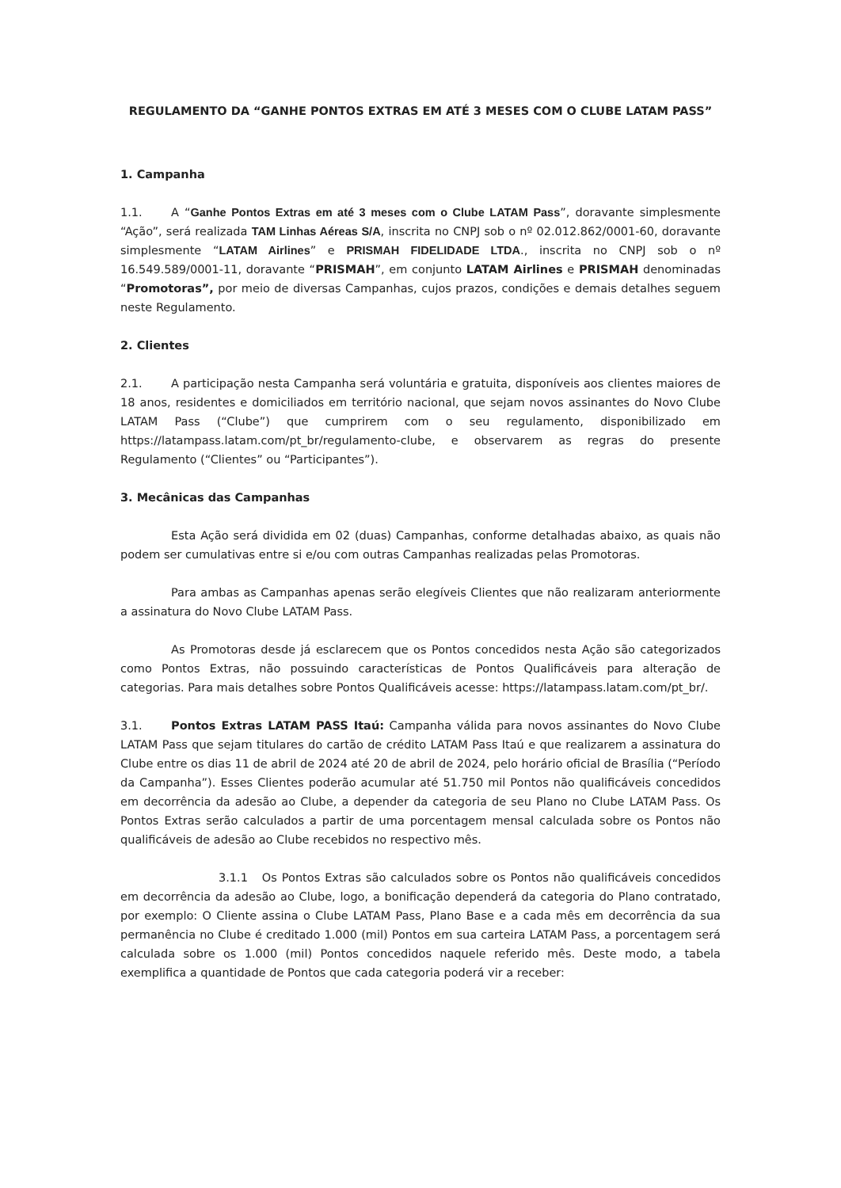REGULAMENTO DA “GANHE PONTOS EXTRAS EM ATÉ 3 MESES COM O CLUBE LATAM PASS”
1. Campanha
1.1. A “Ganhe Pontos Extras em até 3 meses com o Clube LATAM Pass”, doravante simplesmente “Ação”, será realizada TAM Linhas Aéreas S/A, inscrita no CNPJ sob o nº 02.012.862/0001-60, doravante simplesmente “LATAM Airlines” e PRISMAH FIDELIDADE LTDA., inscrita no CNPJ sob o nº 16.549.589/0001-11, doravante “PRISMAH”, em conjunto LATAM Airlines e PRISMAH denominadas “Promotoras”, por meio de diversas Campanhas, cujos prazos, condições e demais detalhes seguem neste Regulamento.
2. Clientes
2.1. A participação nesta Campanha será voluntária e gratuita, disponíveis aos clientes maiores de 18 anos, residentes e domiciliados em território nacional, que sejam novos assinantes do Novo Clube LATAM Pass (“Clube”) que cumprirem com o seu regulamento, disponibilizado em https://latampass.latam.com/pt_br/regulamento-clube, e observarem as regras do presente Regulamento (“Clientes” ou “Participantes”).
3. Mecânicas das Campanhas
Esta Ação será dividida em 02 (duas) Campanhas, conforme detalhadas abaixo, as quais não podem ser cumulativas entre si e/ou com outras Campanhas realizadas pelas Promotoras.
Para ambas as Campanhas apenas serão elegíveis Clientes que não realizaram anteriormente a assinatura do Novo Clube LATAM Pass.
As Promotoras desde já esclarecem que os Pontos concedidos nesta Ação são categorizados como Pontos Extras, não possuindo características de Pontos Qualificáveis para alteração de categorias. Para mais detalhes sobre Pontos Qualificáveis acesse: https://latampass.latam.com/pt_br/.
3.1. Pontos Extras LATAM PASS Itaú: Campanha válida para novos assinantes do Novo Clube LATAM Pass que sejam titulares do cartão de crédito LATAM Pass Itaú e que realizarem a assinatura do Clube entre os dias 11 de abril de 2024 até 20 de abril de 2024, pelo horário oficial de Brasília (“Período da Campanha”). Esses Clientes poderão acumular até 51.750 mil Pontos não qualificáveis concedidos em decorrência da adesão ao Clube, a depender da categoria de seu Plano no Clube LATAM Pass. Os Pontos Extras serão calculados a partir de uma porcentagem mensal calculada sobre os Pontos não qualificáveis de adesão ao Clube recebidos no respectivo mês.
3.1.1 Os Pontos Extras são calculados sobre os Pontos não qualificáveis concedidos em decorrência da adesão ao Clube, logo, a bonificação dependerá da categoria do Plano contratado, por exemplo: O Cliente assina o Clube LATAM Pass, Plano Base e a cada mês em decorrência da sua permanência no Clube é creditado 1.000 (mil) Pontos em sua carteira LATAM Pass, a porcentagem será calculada sobre os 1.000 (mil) Pontos concedidos naquele referido mês. Deste modo, a tabela exemplifica a quantidade de Pontos que cada categoria poderá vir a receber: